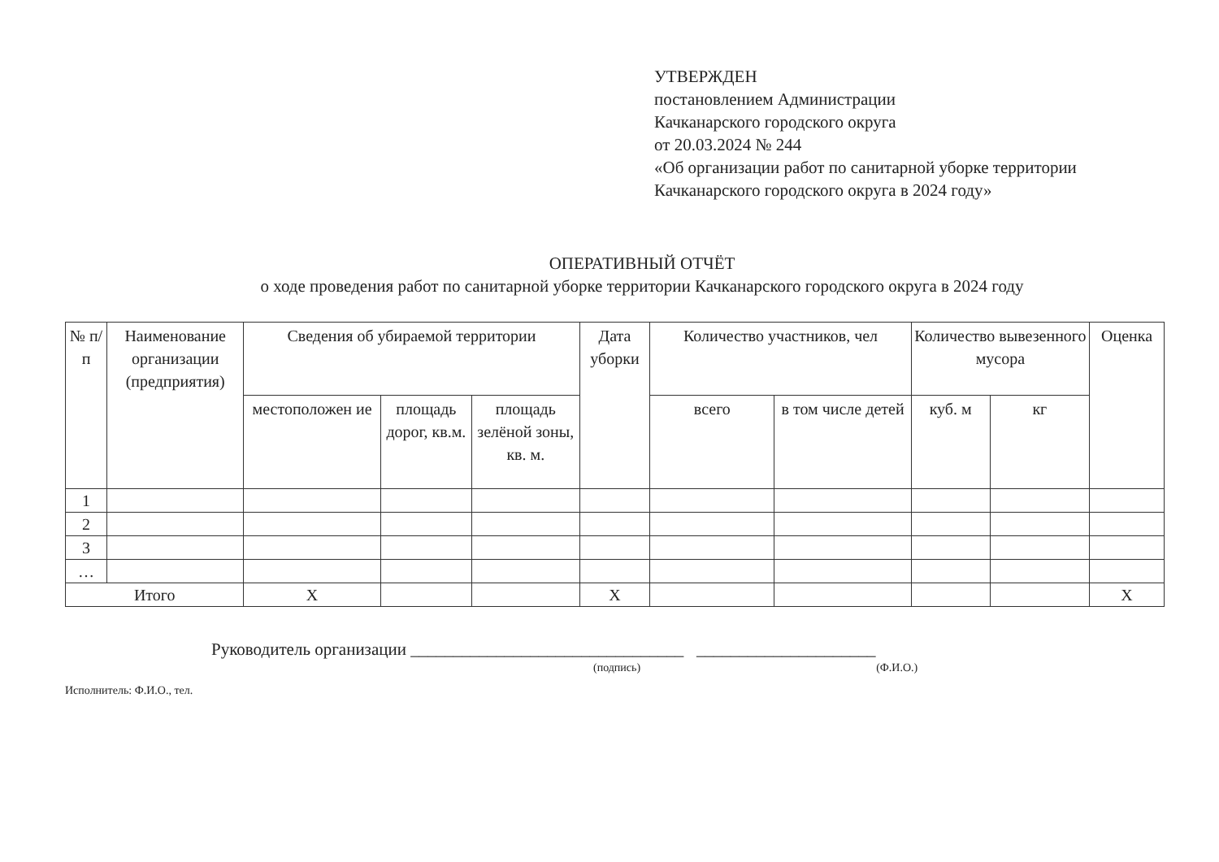УТВЕРЖДЕН
постановлением Администрации
Качканарского городского округа
от 20.03.2024 № 244
«Об организации работ по санитарной уборке территории
Качканарского городского округа в 2024 году»
ОПЕРАТИВНЫЙ ОТЧЁТ
о ходе проведения работ по санитарной уборке территории Качканарского городского округа в 2024 году
| № п/п | Наименование организации (предприятия) | Сведения об убираемой территории | | | Дата уборки | Количество участников, чел | | Количество вывезенного мусора | | Оценка |
| --- | --- | --- | --- | --- | --- | --- | --- | --- | --- | --- |
| | | местоположен ие | площадь дорог, кв.м. | площадь зелёной зоны, кв. м. | | всего | в том числе детей | куб. м | кг | |
| 1 | | | | | | | | | | |
| 2 | | | | | | | | | | |
| 3 | | | | | | | | | | |
| … | | | | | | | | | | |
| Итого | | Х | | | Х | | | | | Х |
Руководитель организации ________________________________ _____________________
(подпись) (Ф.И.О.)
Исполнитель: Ф.И.О., тел.